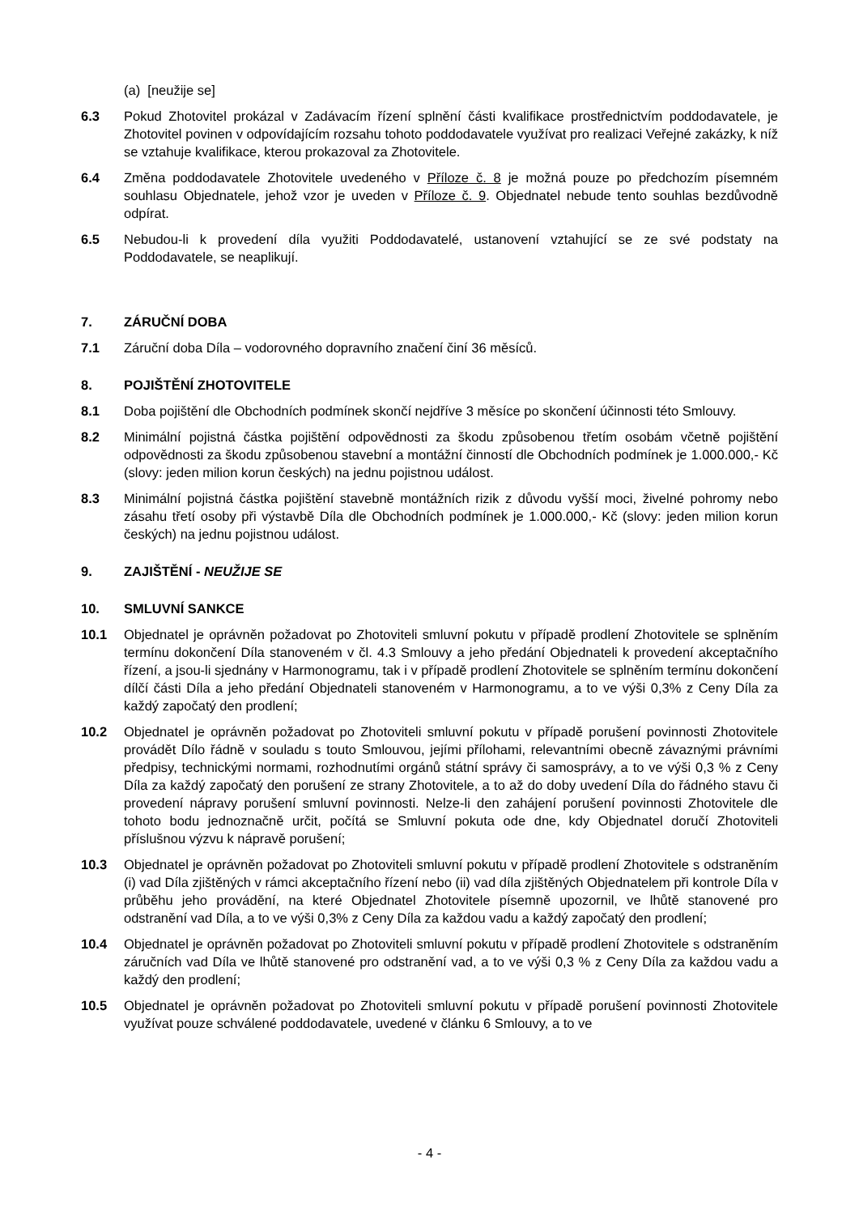(a) [neužije se]
6.3 Pokud Zhotovitel prokázal v Zadávacím řízení splnění části kvalifikace prostřednictvím poddodavatele, je Zhotovitel povinen v odpovídajícím rozsahu tohoto poddodavatele využívat pro realizaci Veřejné zakázky, k níž se vztahuje kvalifikace, kterou prokazoval za Zhotovitele.
6.4 Změna poddodavatele Zhotovitele uvedeného v Příloze č. 8 je možná pouze po předchozím písemném souhlasu Objednatele, jehož vzor je uveden v Příloze č. 9. Objednatel nebude tento souhlas bezdůvodně odpírat.
6.5 Nebudou-li k provedení díla využiti Poddodavatelé, ustanovení vztahující se ze své podstaty na Poddodavatele, se neaplikují.
7. ZÁRUČNÍ DOBA
7.1 Záruční doba Díla – vodorovného dopravního značení činí 36 měsíců.
8. POJIŠTĚNÍ ZHOTOVITELE
8.1 Doba pojištění dle Obchodních podmínek skončí nejdříve 3 měsíce po skončení účinnosti této Smlouvy.
8.2 Minimální pojistná částka pojištění odpovědnosti za škodu způsobenou třetím osobám včetně pojištění odpovědnosti za škodu způsobenou stavební a montážní činností dle Obchodních podmínek je 1.000.000,- Kč (slovy: jeden milion korun českých) na jednu pojistnou událost.
8.3 Minimální pojistná částka pojištění stavebně montážních rizik z důvodu vyšší moci, živelné pohromy nebo zásahu třetí osoby při výstavbě Díla dle Obchodních podmínek je 1.000.000,- Kč (slovy: jeden milion korun českých) na jednu pojistnou událost.
9. ZAJIŠTĚNÍ - NEUŽIJE SE
10. SMLUVNÍ SANKCE
10.1 Objednatel je oprávněn požadovat po Zhotoviteli smluvní pokutu v případě prodlení Zhotovitele se splněním termínu dokončení Díla stanoveném v čl. 4.3 Smlouvy a jeho předání Objednateli k provedení akceptačního řízení, a jsou-li sjednány v Harmonogramu, tak i v případě prodlení Zhotovitele se splněním termínu dokončení dílčí části Díla a jeho předání Objednateli stanoveném v Harmonogramu, a to ve výši 0,3% z Ceny Díla za každý započatý den prodlení;
10.2 Objednatel je oprávněn požadovat po Zhotoviteli smluvní pokutu v případě porušení povinnosti Zhotovitele provádět Dílo řádně v souladu s touto Smlouvou, jejími přílohami, relevantními obecně závaznými právními předpisy, technickými normami, rozhodnutími orgánů státní správy či samosprávy, a to ve výši 0,3 % z Ceny Díla za každý započatý den porušení ze strany Zhotovitele, a to až do doby uvedení Díla do řádného stavu či provedení nápravy porušení smluvní povinnosti. Nelze-li den zahájení porušení povinnosti Zhotovitele dle tohoto bodu jednoznačně určit, počítá se Smluvní pokuta ode dne, kdy Objednatel doručí Zhotoviteli příslušnou výzvu k nápravě porušení;
10.3 Objednatel je oprávněn požadovat po Zhotoviteli smluvní pokutu v případě prodlení Zhotovitele s odstraněním (i) vad Díla zjištěných v rámci akceptačního řízení nebo (ii) vad díla zjištěných Objednatelem při kontrole Díla v průběhu jeho provádění, na které Objednatel Zhotovitele písemně upozornil, ve lhůtě stanovené pro odstranění vad Díla, a to ve výši 0,3% z Ceny Díla za každou vadu a každý započatý den prodlení;
10.4 Objednatel je oprávněn požadovat po Zhotoviteli smluvní pokutu v případě prodlení Zhotovitele s odstraněním záručních vad Díla ve lhůtě stanovené pro odstranění vad, a to ve výši 0,3 % z Ceny Díla za každou vadu a každý den prodlení;
10.5 Objednatel je oprávněn požadovat po Zhotoviteli smluvní pokutu v případě porušení povinnosti Zhotovitele využívat pouze schválené poddodavatele, uvedené v článku 6 Smlouvy, a to ve
- 4 -